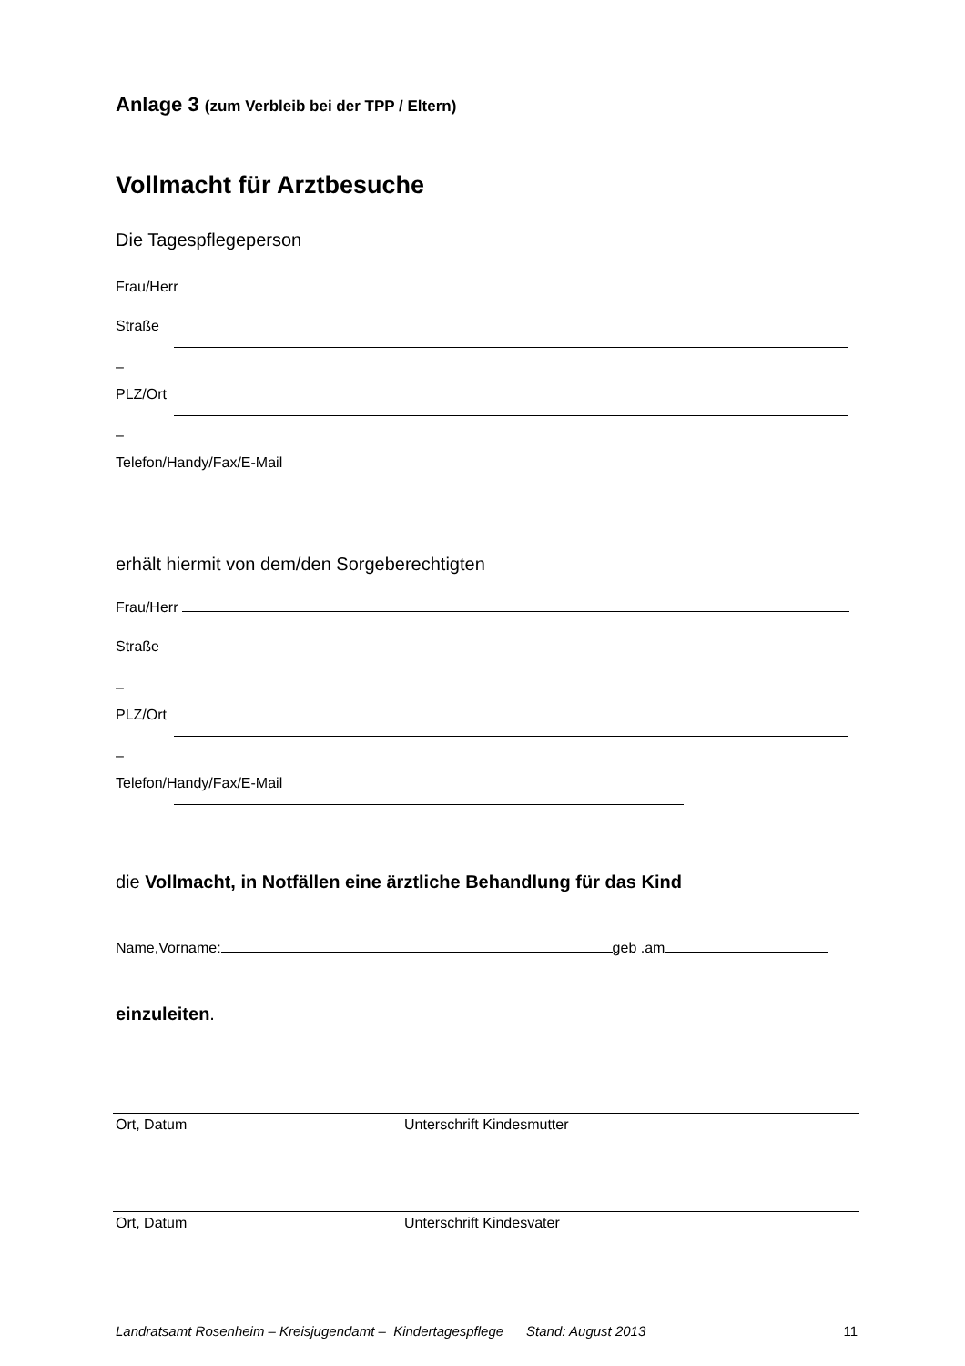Anlage 3 (zum Verbleib bei der TPP / Eltern)
Vollmacht für Arztbesuche
Die Tagespflegeperson
Frau/Herr
Straße
–
PLZ/Ort
–
Telefon/Handy/Fax/E-Mail
erhält hiermit von dem/den Sorgeberechtigten
Frau/Herr
Straße
–
PLZ/Ort
–
Telefon/Handy/Fax/E-Mail
die Vollmacht, in Notfällen eine ärztliche Behandlung für das Kind
Name,Vorname: geb .am
einzuleiten.
Ort, Datum Unterschrift Kindesmutter
Ort, Datum Unterschrift Kindesvater
Landratsamt Rosenheim – Kreisjugendamt – Kindertagespflege Stand: August 2013
11